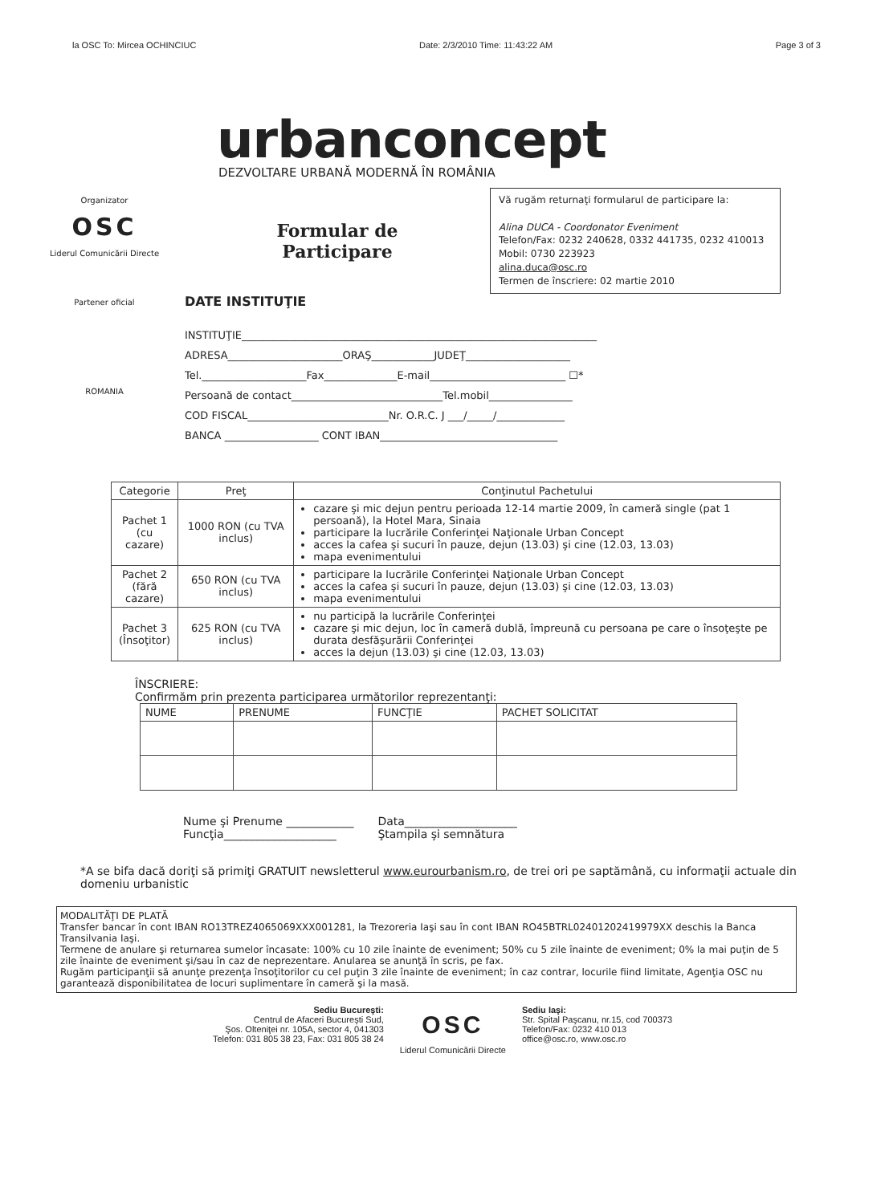la OSC To: Mircea OCHINCIUC Date: 2/3/2010 Time: 11:43:22 AM Page 3 of 3
urbanconcept
DEZVOLTARE URBANĂ MODERNĂ ÎN ROMÂNIA
Organizator
OSC
Liderul Comunicării Directe
Partener oficial
ROMANIA
Formular de
Participare
Vă rugăm returnaţi formularul de participare la:
Alina DUCA - Coordonator Eveniment
Telefon/Fax: 0232 240628, 0332 441735, 0232 410013
Mobil: 0730 223923
alina.duca@osc.ro
Termen de înscriere: 02 martie 2010
DATE INSTITUŢIE
INSTITUŢIE____________________________________________________________________
ADRESA______________________ORAŞ____________JUDEŢ____________________
Tel.____________________Fax______________E-mail__________________________ ☐*
Persoană de contact_____________________________Tel.mobil________________
COD FISCAL___________________________Nr. O.R.C. J ___/_____/_____________
BANCA __________________ CONT IBAN__________________________________
| Categorie | Preţ | Conţinutul Pachetului |
| --- | --- | --- |
| Pachet 1 (cu cazare) | 1000 RON (cu TVA inclus) | cazare şi mic dejun pentru perioada 12-14 martie 2009, în cameră single (pat 1 persoană), la Hotel Mara, Sinaia participare la lucrările Conferinţei Naţionale Urban Concept acces la cafea şi sucuri în pauze, dejun (13.03) şi cine (12.03, 13.03) mapa evenimentului |
| Pachet 2 (fără cazare) | 650 RON (cu TVA inclus) | participare la lucrările Conferinţei Naţionale Urban Concept acces la cafea şi sucuri în pauze, dejun (13.03) şi cine (12.03, 13.03) mapa evenimentului |
| Pachet 3 (Însoţitor) | 625 RON (cu TVA inclus) | nu participă la lucrările Conferinţei cazare şi mic dejun, loc în cameră dublă, împreună cu persoana pe care o însoţeşte pe durata desfăşurării Conferinţei acces la dejun (13.03) şi cine (12.03, 13.03) |
ÎNSCRIERE:
Confirmăm prin prezenta participarea următorilor reprezentanţi:
| NUME | PRENUME | FUNCŢIE | PACHET SOLICITAT |
| --- | --- | --- | --- |
Nume şi Prenume ____________
Funcţia____________________
Data____________________
Ştampila şi semnătura
*A se bifa dacă doriţi să primiţi GRATUIT newsletterul www.eurourbanism.ro, de trei ori pe saptămână, cu informaţii actuale din domeniu urbanistic
MODALITĂŢI DE PLATĂ
Transfer bancar în cont IBAN RO13TREZ4065069XXX001281, la Trezoreria Iaşi sau în cont IBAN RO45BTRL02401202419979XX deschis la Banca Transilvania Iaşi.
Termene de anulare şi returnarea sumelor încasate: 100% cu 10 zile înainte de eveniment; 50% cu 5 zile înainte de eveniment; 0% la mai puţin de 5 zile înainte de eveniment şi/sau în caz de neprezentare. Anularea se anunţă în scris, pe fax.
Rugăm participanţii să anunţe prezenţa însoţitorilor cu cel puţin 3 zile înainte de eveniment; în caz contrar, locurile fiind limitate, Agenţia OSC nu garantează disponibilitatea de locuri suplimentare în cameră şi la masă.
Sediu Bucureşti:
Centrul de Afaceri Bucureşti Sud,
Şos. Olteniţei nr. 105A, sector 4, 041303
Telefon: 031 805 38 23, Fax: 031 805 38 24
OSC
Liderul Comunicării Directe
Sediu Iaşi:
Str. Spital Paşcanu, nr.15, cod 700373
Telefon/Fax: 0232 410 013
office@osc.ro, www.osc.ro